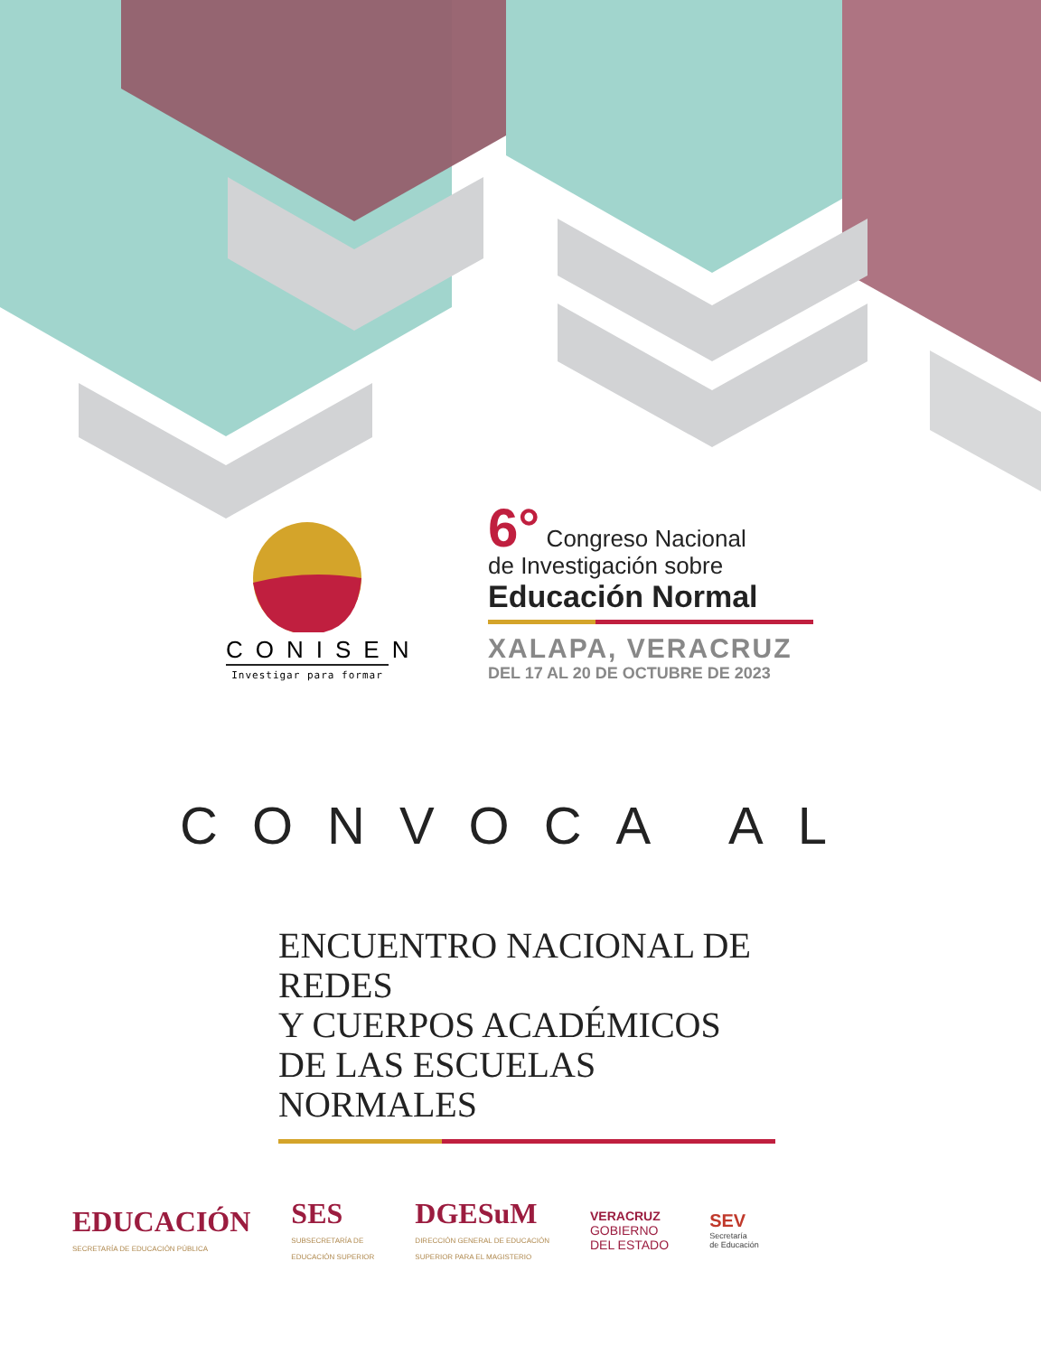CONISEN
Investigar para formar
6° Congreso Nacional
de Investigación sobre
Educación Normal
XALAPA, VERACRUZ
DEL 17 AL 20 DE OCTUBRE DE 2023
CONVOCA AL
ENCUENTRO NACIONAL DE REDES
Y CUERPOS ACADÉMICOS
DE LAS ESCUELAS NORMALES
EDUCACIÓN
SECRETARÍA DE EDUCACIÓN PÚBLICA
SES
SUBSECRETARÍA DE
EDUCACIÓN SUPERIOR
DGESuM
DIRECCIÓN GENERAL DE EDUCACIÓN
SUPERIOR PARA EL MAGISTERIO
VERACRUZ
GOBIERNO
DEL ESTADO
SEV
Secretaría
de Educación